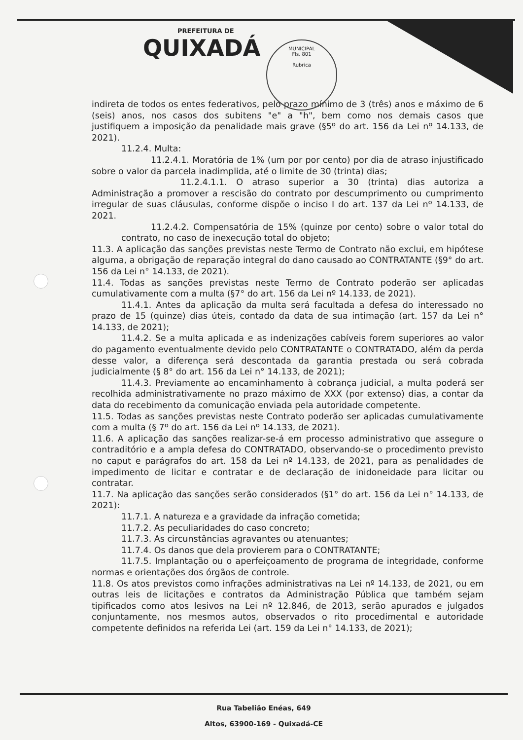PREFEITURA DE
QUIXADÁ
MUNICIPAL
Fls. 801
Rubrica
indireta de todos os entes federativos, pelo prazo mínimo de 3 (três) anos e máximo de 6 (seis) anos, nos casos dos subitens "e" a "h", bem como nos demais casos que justifiquem a imposição da penalidade mais grave (§5º do art. 156 da Lei nº 14.133, de 2021).
11.2.4. Multa:
11.2.4.1. Moratória de 1% (um por por cento) por dia de atraso injustificado sobre o valor da parcela inadimplida, até o limite de 30 (trinta) dias;
11.2.4.1.1. O atraso superior a 30 (trinta) dias autoriza a Administração a promover a rescisão do contrato por descumprimento ou cumprimento irregular de suas cláusulas, conforme dispõe o inciso I do art. 137 da Lei nº 14.133, de 2021.
11.2.4.2. Compensatória de 15% (quinze por cento) sobre o valor total do contrato, no caso de inexecução total do objeto;
11.3. A aplicação das sanções previstas neste Termo de Contrato não exclui, em hipótese alguma, a obrigação de reparação integral do dano causado ao CONTRATANTE (§9° do art. 156 da Lei n° 14.133, de 2021).
11.4. Todas as sanções previstas neste Termo de Contrato poderão ser aplicadas cumulativamente com a multa (§7° do art. 156 da Lei nº 14.133, de 2021).
11.4.1. Antes da aplicação da multa será facultada a defesa do interessado no prazo de 15 (quinze) dias úteis, contado da data de sua intimação (art. 157 da Lei n° 14.133, de 2021);
11.4.2. Se a multa aplicada e as indenizações cabíveis forem superiores ao valor do pagamento eventualmente devido pelo CONTRATANTE o CONTRATADO, além da perda desse valor, a diferença será descontada da garantia prestada ou será cobrada judicialmente (§ 8° do art. 156 da Lei n° 14.133, de 2021);
11.4.3. Previamente ao encaminhamento à cobrança judicial, a multa poderá ser recolhida administrativamente no prazo máximo de XXX (por extenso) dias, a contar da data do recebimento da comunicação enviada pela autoridade competente.
11.5. Todas as sanções previstas neste Contrato poderão ser aplicadas cumulativamente com a multa (§ 7º do art. 156 da Lei nº 14.133, de 2021).
11.6. A aplicação das sanções realizar-se-á em processo administrativo que assegure o contraditório e a ampla defesa do CONTRATADO, observando-se o procedimento previsto no caput e parágrafos do art. 158 da Lei nº 14.133, de 2021, para as penalidades de impedimento de licitar e contratar e de declaração de inidoneidade para licitar ou contratar.
11.7. Na aplicação das sanções serão considerados (§1° do art. 156 da Lei n° 14.133, de 2021):
11.7.1. A natureza e a gravidade da infração cometida;
11.7.2. As peculiaridades do caso concreto;
11.7.3. As circunstâncias agravantes ou atenuantes;
11.7.4. Os danos que dela provierem para o CONTRATANTE;
11.7.5. Implantação ou o aperfeiçoamento de programa de integridade, conforme normas e orientações dos órgãos de controle.
11.8. Os atos previstos como infrações administrativas na Lei nº 14.133, de 2021, ou em outras leis de licitações e contratos da Administração Pública que também sejam tipificados como atos lesivos na Lei nº 12.846, de 2013, serão apurados e julgados conjuntamente, nos mesmos autos, observados o rito procedimental e autoridade competente definidos na referida Lei (art. 159 da Lei n° 14.133, de 2021);
Rua Tabelião Enéas, 649
Altos, 63900-169 - Quixadá-CE